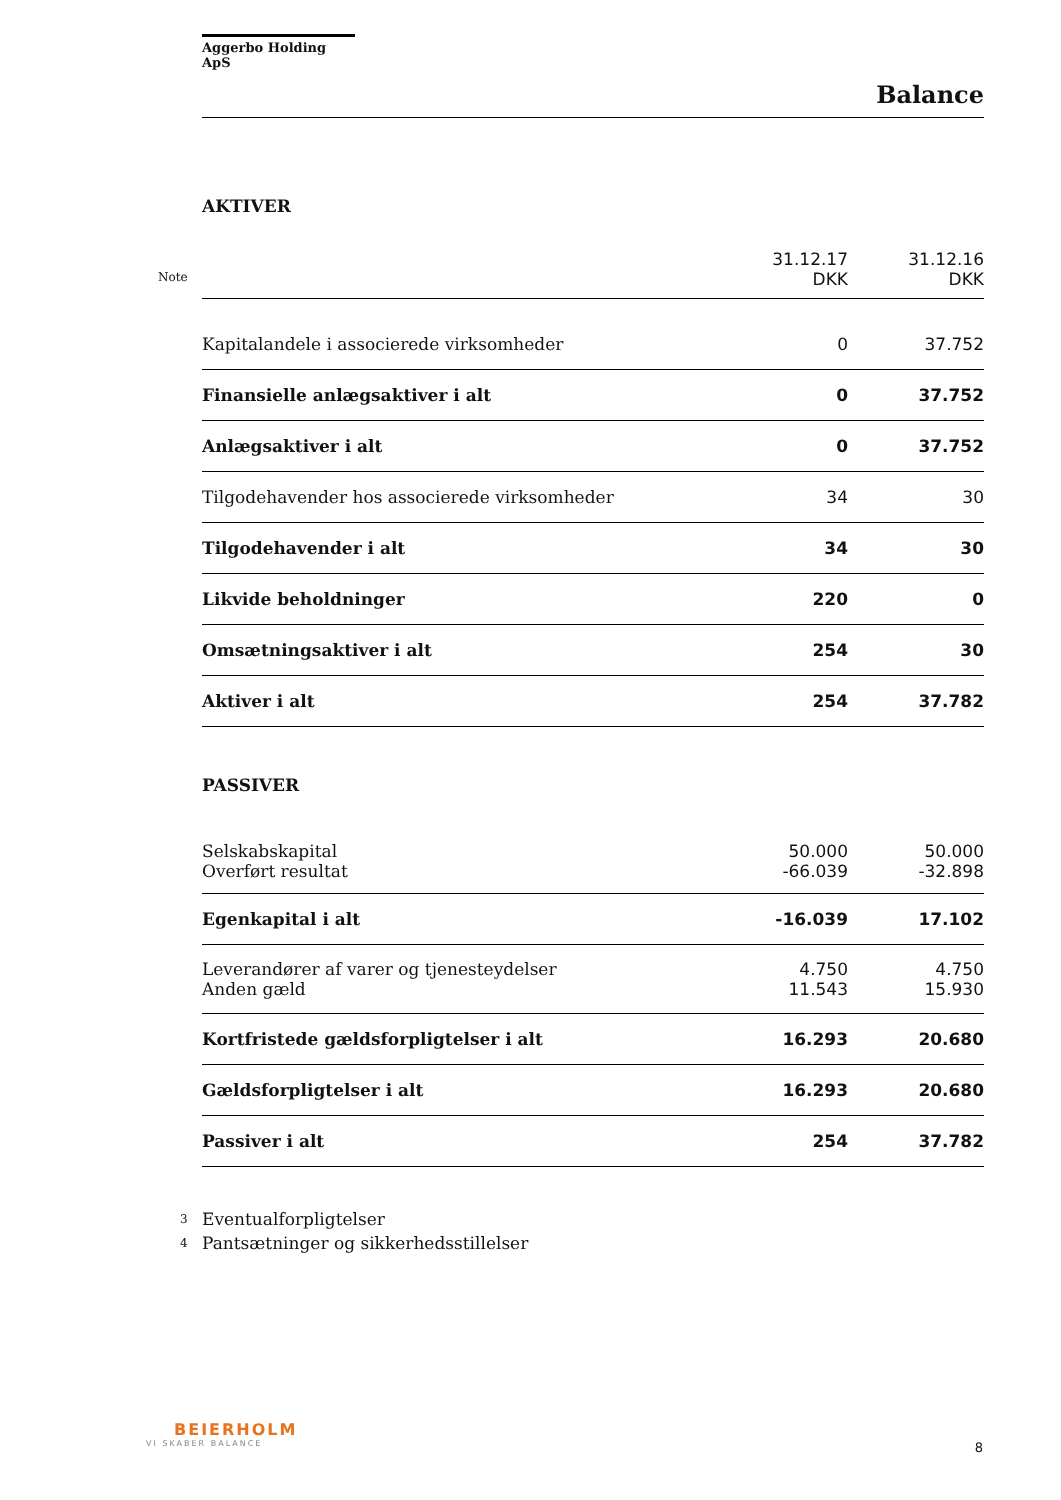Aggerbo Holding ApS
Balance
AKTIVER
| Note | 31.12.17 DKK | 31.12.16 DKK |
| Kapitalandele i associerede virksomheder | 0 | 37.752 |
| Finansielle anlægsaktiver i alt | 0 | 37.752 |
| Anlægsaktiver i alt | 0 | 37.752 |
| Tilgodehavender hos associerede virksomheder | 34 | 30 |
| Tilgodehavender i alt | 34 | 30 |
| Likvide beholdninger | 220 | 0 |
| Omsætningsaktiver i alt | 254 | 30 |
| Aktiver i alt | 254 | 37.782 |
PASSIVER
| Selskabskapital | 50.000 | 50.000 |
| Overført resultat | -66.039 | -32.898 |
| Egenkapital i alt | -16.039 | 17.102 |
| Leverandører af varer og tjenesteydelser | 4.750 | 4.750 |
| Anden gæld | 11.543 | 15.930 |
| Kortfristede gældsforpligtelser i alt | 16.293 | 20.680 |
| Gældsforpligtelser i alt | 16.293 | 20.680 |
| Passiver i alt | 254 | 37.782 |
3 Eventualforpligtelser
4 Pantsætninger og sikkerhedsstillelser
BEIERHOLM
VI SKABER BALANCE
8